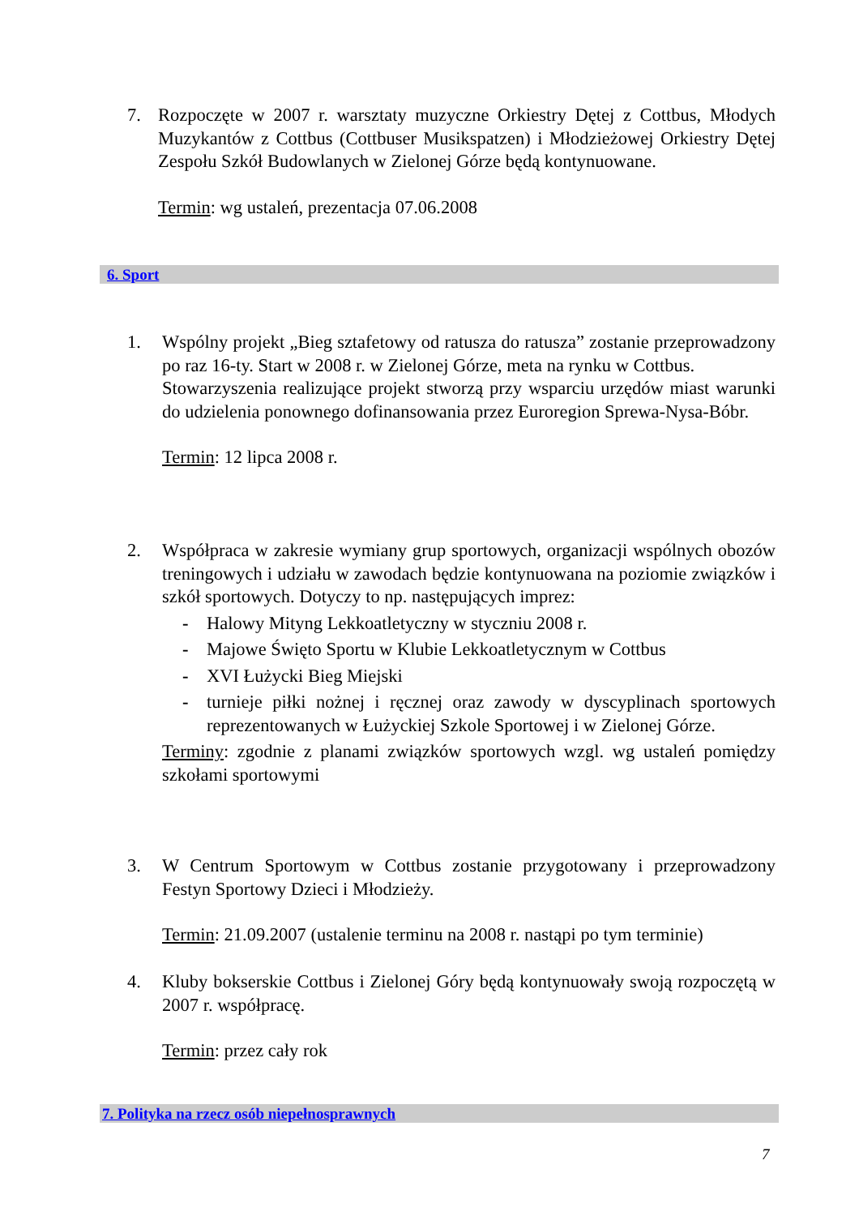7. Rozpoczęte w 2007 r. warsztaty muzyczne Orkiestry Dętej z Cottbus, Młodych Muzykantów z Cottbus (Cottbuser Musikspatzen) i Młodzieżowej Orkiestry Dętej Zespołu Szkół Budowlanych w Zielonej Górze będą kontynuowane.
Termin: wg ustaleń, prezentacja 07.06.2008
6. Sport
1. Wspólny projekt „Bieg sztafetowy od ratusza do ratusza” zostanie przeprowadzony po raz 16-ty. Start w 2008 r. w Zielonej Górze, meta na rynku w Cottbus.
Stowarzyszenia realizujące projekt stworzą przy wsparciu urzędów miast warunki do udzielenia ponownego dofinansowania przez Euroregion Sprewa-Nysa-Bóbr.
Termin: 12 lipca 2008 r.
2. Współpraca w zakresie wymiany grup sportowych, organizacji wspólnych obozów treningowych i udziału w zawodach będzie kontynuowana na poziomie związków i szkół sportowych. Dotyczy to np. następujących imprez:
- Halowy Mityng Lekkoatletyczny w styczniu 2008 r.
- Majowe Święto Sportu w Klubie Lekkoatletycznym w Cottbus
- XVI Łużycki Bieg Miejski
- turnieje piłki nożnej i ręcznej oraz zawody w dyscyplinach sportowych reprezentowanych w Łużyckiej Szkole Sportowej i w Zielonej Górze.
Terminy: zgodnie z planami związków sportowych wzgl. wg ustaleń pomiędzy szkołami sportowymi
3. W Centrum Sportowym w Cottbus zostanie przygotowany i przeprowadzony Festyn Sportowy Dzieci i Młodzieży.
Termin: 21.09.2007 (ustalenie terminu na 2008 r. nastąpi po tym terminie)
4. Kluby bokserskie Cottbus i Zielonej Góry będą kontynuowały swoją rozpoczętą w 2007 r. współpracę.
Termin: przez cały rok
7. Polityka na rzecz osób niepełnosprawnych
7